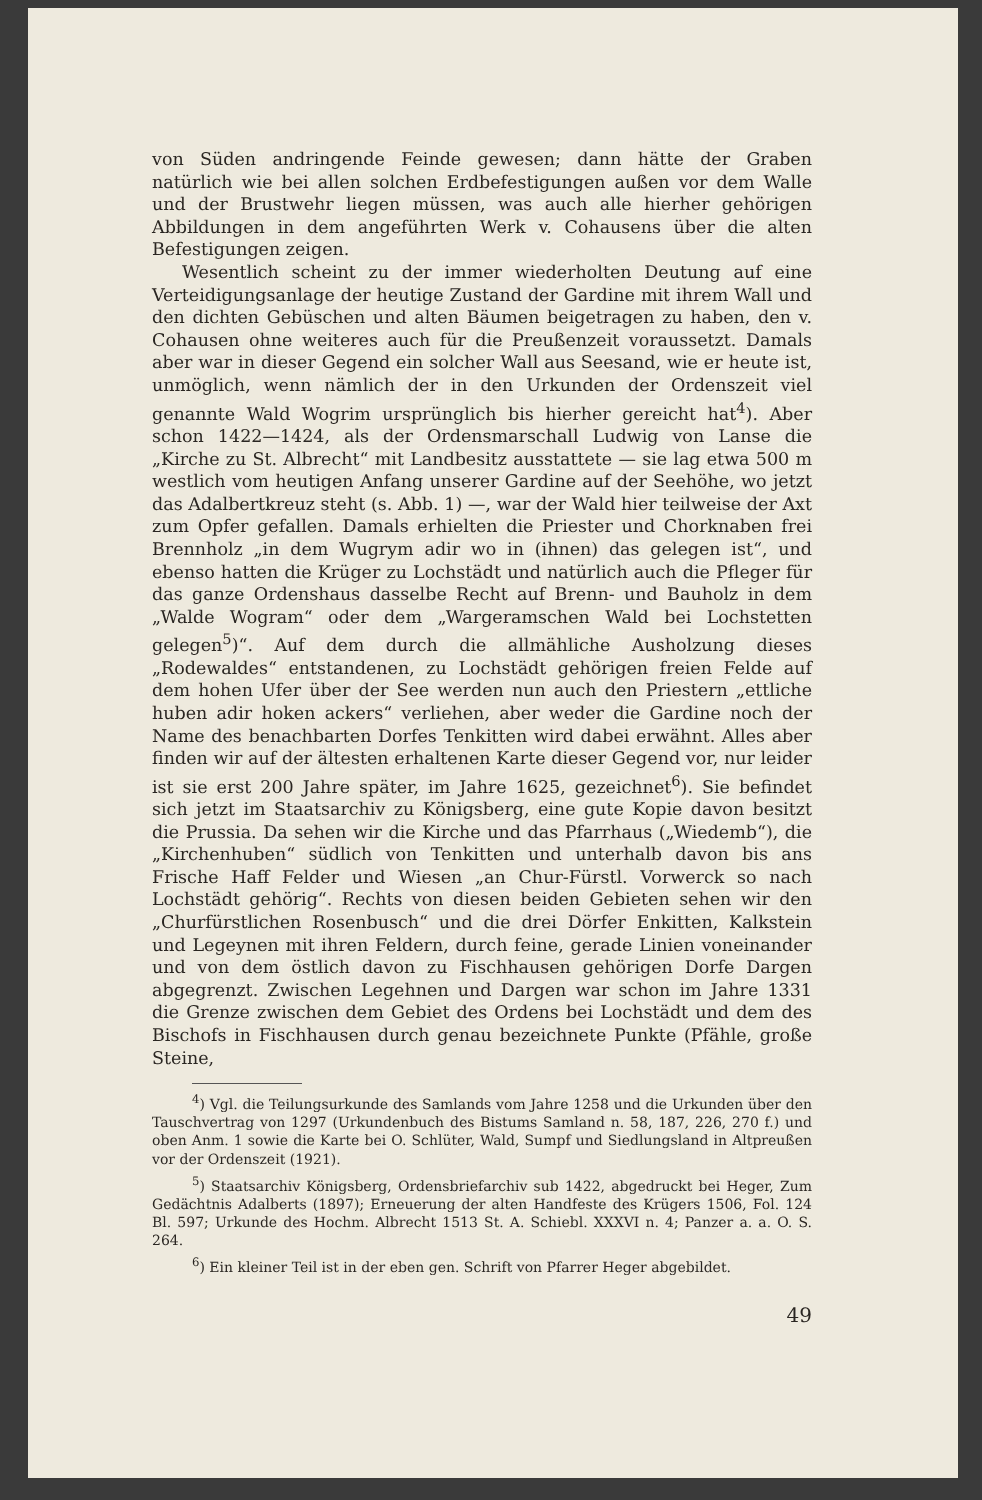von Süden andringende Feinde gewesen; dann hätte der Graben natürlich wie bei allen solchen Erdbefestigungen außen vor dem Walle und der Brustwehr liegen müssen, was auch alle hierher gehörigen Abbildungen in dem angeführten Werk v. Cohausens über die alten Befestigungen zeigen.
Wesentlich scheint zu der immer wiederholten Deutung auf eine Verteidigungsanlage der heutige Zustand der Gardine mit ihrem Wall und den dichten Gebüschen und alten Bäumen beigetragen zu haben, den v. Cohausen ohne weiteres auch für die Preußenzeit voraussetzt. Damals aber war in dieser Gegend ein solcher Wall aus Seesand, wie er heute ist, unmöglich, wenn nämlich der in den Urkunden der Ordenszeit viel genannte Wald Wogrim ursprünglich bis hierher gereicht hat<sup>4</sup>). Aber schon 1422—1424, als der Ordensmarschall Ludwig von Lanse die „Kirche zu St. Albrecht“ mit Landbesitz ausstattete — sie lag etwa 500 m westlich vom heutigen Anfang unserer Gardine auf der Seehöhe, wo jetzt das Adalbertkreuz steht (s. Abb. 1) —, war der Wald hier teilweise der Axt zum Opfer gefallen. Damals erhielten die Priester und Chorknaben frei Brennholz „in dem Wugrym adir wo in (ihnen) das gelegen ist“, und ebenso hatten die Krüger zu Lochstädt und natürlich auch die Pfleger für das ganze Ordenshaus dasselbe Recht auf Brenn- und Bauholz in dem „Walde Wogram“ oder dem „Wargeramschen Wald bei Lochstetten gelegen<sup>5</sup>)“. Auf dem durch die allmähliche Ausholzung dieses „Rodewaldes“ entstandenen, zu Lochstädt gehörigen freien Felde auf dem hohen Ufer über der See werden nun auch den Priestern „ettliche huben adir hoken ackers“ verliehen, aber weder die Gardine noch der Name des benachbarten Dorfes Tenkitten wird dabei erwähnt. Alles aber finden wir auf der ältesten erhaltenen Karte dieser Gegend vor, nur leider ist sie erst 200 Jahre später, im Jahre 1625, gezeichnet<sup>6</sup>). Sie befindet sich jetzt im Staatsarchiv zu Königsberg, eine gute Kopie davon besitzt die Prussia. Da sehen wir die Kirche und das Pfarrhaus („Wiedemb“), die „Kirchenhuben“ südlich von Tenkitten und unterhalb davon bis ans Frische Haff Felder und Wiesen „an Chur-Fürstl. Vorwerck so nach Lochstädt gehörig“. Rechts von diesen beiden Gebieten sehen wir den „Churfürstlichen Rosenbusch“ und die drei Dörfer Enkitten, Kalkstein und Legeynen mit ihren Feldern, durch feine, gerade Linien voneinander und von dem östlich davon zu Fischhausen gehörigen Dorfe Dargen abgegrenzt. Zwischen Legehnen und Dargen war schon im Jahre 1331 die Grenze zwischen dem Gebiet des Ordens bei Lochstädt und dem des Bischofs in Fischhausen durch genau bezeichnete Punkte (Pfähle, große Steine,
<sup>4</sup>) Vgl. die Teilungsurkunde des Samlands vom Jahre 1258 und die Urkunden über den Tauschvertrag von 1297 (Urkundenbuch des Bistums Samland n. 58, 187, 226, 270 f.) und oben Anm. 1 sowie die Karte bei O. Schlüter, Wald, Sumpf und Siedlungsland in Altpreußen vor der Ordenszeit (1921).
<sup>5</sup>) Staatsarchiv Königsberg, Ordensbriefarchiv sub 1422, abgedruckt bei Heger, Zum Gedächtnis Adalberts (1897); Erneuerung der alten Handfeste des Krügers 1506, Fol. 124 Bl. 597; Urkunde des Hochm. Albrecht 1513 St. A. Schiebl. XXXVI n. 4; Panzer a. a. O. S. 264.
<sup>6</sup>) Ein kleiner Teil ist in der eben gen. Schrift von Pfarrer Heger abgebildet.
49